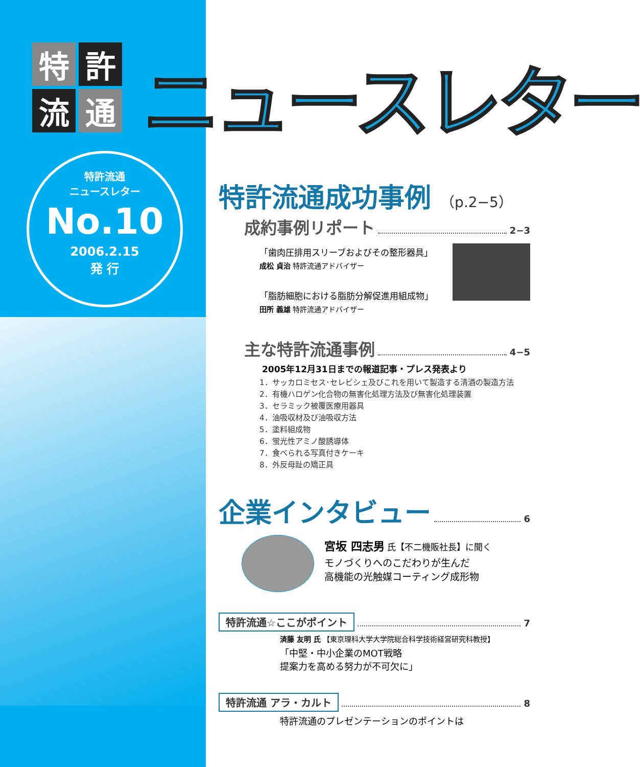特
許
流
通
ニュースレター
特許流通
ニュースレター
No.10
2006.2.15
発 行
特許流通成功事例 （p.2−5）
成約事例リポート 2−3
「歯肉圧排用スリーブおよびその整形器具」
成松 貞治 特許流通アドバイザー
「脂肪細胞における脂肪分解促進用組成物」
田所 義雄 特許流通アドバイザー
主な特許流通事例 4−5
2005年12月31日までの報道記事・プレス発表より
1．サッカロミセス･セレビシェ及びこれを用いて製造する清酒の製造方法
2．有機ハロゲン化合物の無害化処理方法及び無害化処理装置
3．セラミック被覆医療用器具
4．油吸収材及び油吸収方法
5．塗料組成物
6．蛍光性アミノ酸誘導体
7．食べられる写真付きケーキ
8．外反母趾の矯正具
企業インタビュー 6
宮坂 四志男 氏【不二機販社長】に聞く
モノづくりへのこだわりが生んだ
高機能の光触媒コーティング成形物
特許流通☆ここがポイント 7
済藤 友明 氏 【東京理科大学大学院総合科学技術経営研究科教授】
「中堅・中小企業のMOT戦略
提案力を高める努力が不可欠に」
特許流通 アラ・カルト 8
特許流通のプレゼンテーションのポイントは